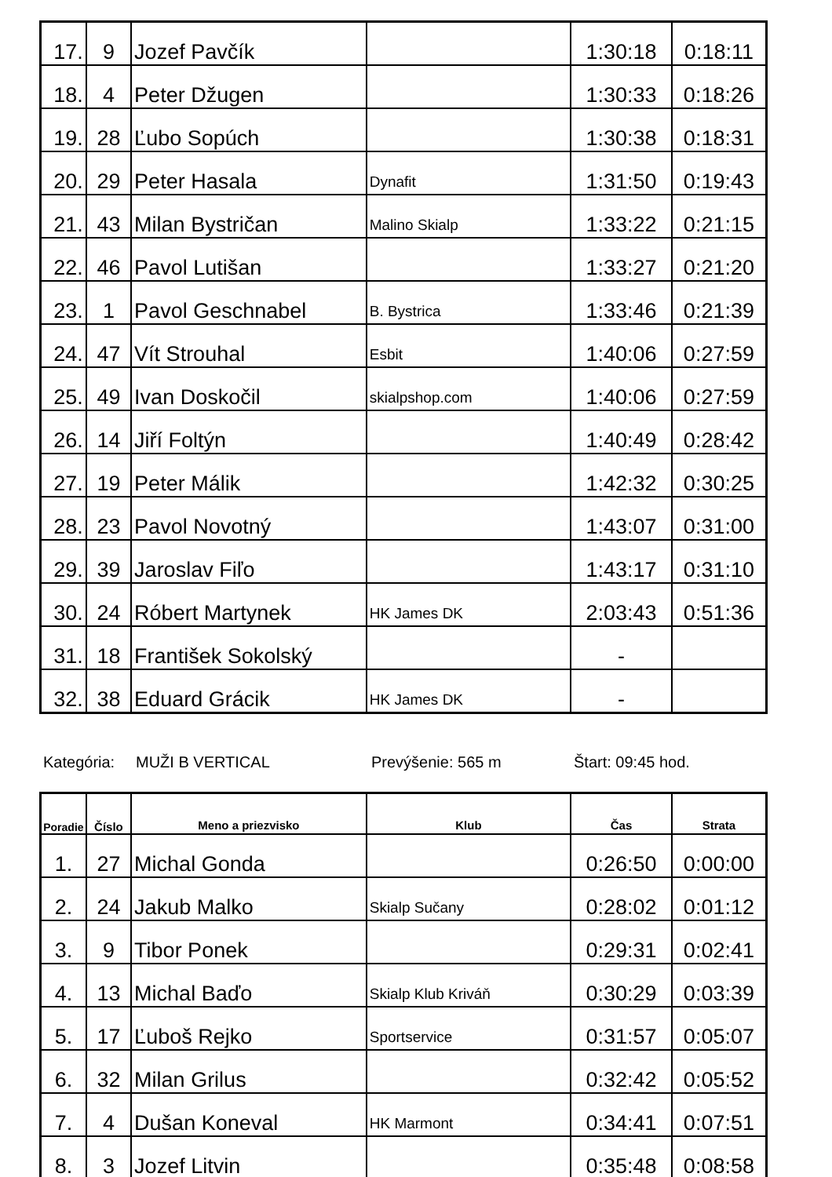| 17. | 9 | Jozef Pavčík | | 1:30:18 | 0:18:11 |
| 18. | 4 | Peter Džugen | | 1:30:33 | 0:18:26 |
| 19. | 28 | Ľubo Sopúch | | 1:30:38 | 0:18:31 |
| 20. | 29 | Peter Hasala | Dynafit | 1:31:50 | 0:19:43 |
| 21. | 43 | Milan Bystričan | Malino Skialp | 1:33:22 | 0:21:15 |
| 22. | 46 | Pavol Lutišan | | 1:33:27 | 0:21:20 |
| 23. | 1 | Pavol Geschnabel | B. Bystrica | 1:33:46 | 0:21:39 |
| 24. | 47 | Vít Strouhal | Esbit | 1:40:06 | 0:27:59 |
| 25. | 49 | Ivan Doskočil | skialpshop.com | 1:40:06 | 0:27:59 |
| 26. | 14 | Jiří Foltýn | | 1:40:49 | 0:28:42 |
| 27. | 19 | Peter Málik | | 1:42:32 | 0:30:25 |
| 28. | 23 | Pavol Novotný | | 1:43:07 | 0:31:00 |
| 29. | 39 | Jaroslav Fiľo | | 1:43:17 | 0:31:10 |
| 30. | 24 | Róbert Martynek | HK James DK | 2:03:43 | 0:51:36 |
| 31. | 18 | František Sokolský | | - | |
| 32. | 38 | Eduard Grácik | HK James DK | - | |
Kategória: MUŽI B VERTICAL Prevýšenie: 565 m Štart: 09:45 hod.
| Poradie | Číslo | Meno a priezvisko | Klub | Čas | Strata |
| --- | --- | --- | --- | --- | --- |
| 1. | 27 | Michal Gonda | | 0:26:50 | 0:00:00 |
| 2. | 24 | Jakub Malko | Skialp Sučany | 0:28:02 | 0:01:12 |
| 3. | 9 | Tibor Ponek | | 0:29:31 | 0:02:41 |
| 4. | 13 | Michal Baďo | Skialp Klub Kriváň | 0:30:29 | 0:03:39 |
| 5. | 17 | Ľuboš Rejko | Sportservice | 0:31:57 | 0:05:07 |
| 6. | 32 | Milan Grilus | | 0:32:42 | 0:05:52 |
| 7. | 4 | Dušan Koneval | HK Marmont | 0:34:41 | 0:07:51 |
| 8. | 3 | Jozef Litvin | | 0:35:48 | 0:08:58 |